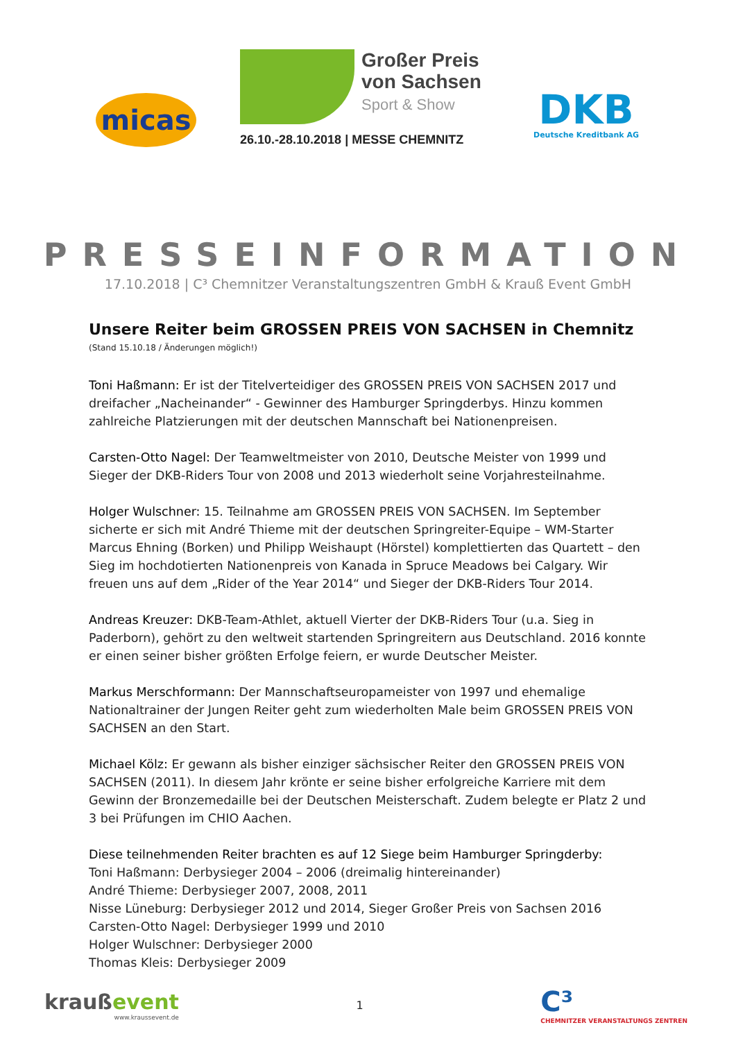micas
Großer Preis
von Sachsen
Sport & Show
26.10.-28.10.2018 | MESSE CHEMNITZ
DKB
Deutsche Kreditbank AG
PRESSEINFORMATION
17.10.2018 | C³ Chemnitzer Veranstaltungszentren GmbH & Krauß Event GmbH
Unsere Reiter beim GROSSEN PREIS VON SACHSEN in Chemnitz
(Stand 15.10.18 / Änderungen möglich!)
Toni Haßmann: Er ist der Titelverteidiger des GROSSEN PREIS VON SACHSEN 2017 und dreifacher „Nacheinander“ - Gewinner des Hamburger Springderbys. Hinzu kommen zahlreiche Platzierungen mit der deutschen Mannschaft bei Nationenpreisen.
Carsten-Otto Nagel: Der Teamweltmeister von 2010, Deutsche Meister von 1999 und Sieger der DKB-Riders Tour von 2008 und 2013 wiederholt seine Vorjahresteilnahme.
Holger Wulschner: 15. Teilnahme am GROSSEN PREIS VON SACHSEN. Im September sicherte er sich mit André Thieme mit der deutschen Springreiter-Equipe – WM-Starter Marcus Ehning (Borken) und Philipp Weishaupt (Hörstel) komplettierten das Quartett – den Sieg im hochdotierten Nationenpreis von Kanada in Spruce Meadows bei Calgary. Wir freuen uns auf dem „Rider of the Year 2014“ und Sieger der DKB-Riders Tour 2014.
Andreas Kreuzer: DKB-Team-Athlet, aktuell Vierter der DKB-Riders Tour (u.a. Sieg in Paderborn), gehört zu den weltweit startenden Springreitern aus Deutschland. 2016 konnte er einen seiner bisher größten Erfolge feiern, er wurde Deutscher Meister.
Markus Merschformann: Der Mannschaftseuropameister von 1997 und ehemalige Nationaltrainer der Jungen Reiter geht zum wiederholten Male beim GROSSEN PREIS VON SACHSEN an den Start.
Michael Kölz: Er gewann als bisher einziger sächsischer Reiter den GROSSEN PREIS VON SACHSEN (2011). In diesem Jahr krönte er seine bisher erfolgreiche Karriere mit dem Gewinn der Bronzemedaille bei der Deutschen Meisterschaft. Zudem belegte er Platz 2 und 3 bei Prüfungen im CHIO Aachen.
Diese teilnehmenden Reiter brachten es auf 12 Siege beim Hamburger Springderby:
Toni Haßmann: Derbysieger 2004 – 2006 (dreimalig hintereinander)
André Thieme: Derbysieger 2007, 2008, 2011
Nisse Lüneburg: Derbysieger 2012 und 2014, Sieger Großer Preis von Sachsen 2016
Carsten-Otto Nagel: Derbysieger 1999 und 2010
Holger Wulschner: Derbysieger 2000
Thomas Kleis: Derbysieger 2009
kraußevent
www.kraussevent.de
1
C³
CHEMNITZER VERANSTALTUNGS ZENTREN